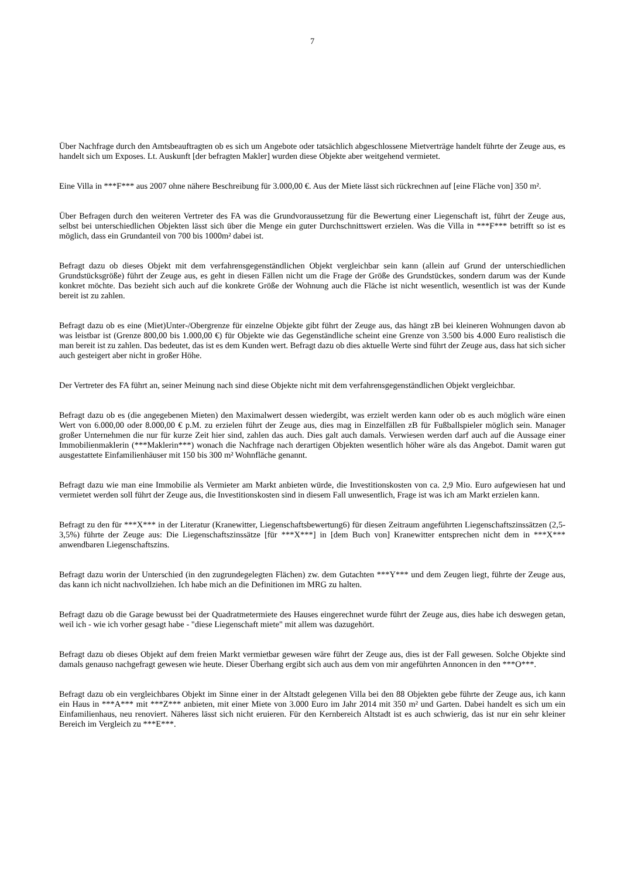7
Über Nachfrage durch den Amtsbeauftragten ob es sich um Angebote oder tatsächlich abgeschlossene Mietverträge handelt führte der Zeuge aus, es handelt sich um Exposes. Lt. Auskunft [der befragten Makler] wurden diese Objekte aber weitgehend vermietet.
Eine Villa in ***F*** aus 2007 ohne nähere Beschreibung für 3.000,00 €. Aus der Miete lässt sich rückrechnen auf [eine Fläche von] 350 m².
Über Befragen durch den weiteren Vertreter des FA was die Grundvoraussetzung für die Bewertung einer Liegenschaft ist, führt der Zeuge aus, selbst bei unterschiedlichen Objekten lässt sich über die Menge ein guter Durchschnittswert erzielen. Was die Villa in ***F*** betrifft so ist es möglich, dass ein Grundanteil von 700 bis 1000m² dabei ist.
Befragt dazu ob dieses Objekt mit dem verfahrensgegenständlichen Objekt vergleichbar sein kann (allein auf Grund der unterschiedlichen Grundstücksgröße) führt der Zeuge aus, es geht in diesen Fällen nicht um die Frage der Größe des Grundstückes, sondern darum was der Kunde konkret möchte. Das bezieht sich auch auf die konkrete Größe der Wohnung auch die Fläche ist nicht wesentlich, wesentlich ist was der Kunde bereit ist zu zahlen.
Befragt dazu ob es eine (Miet)Unter-/Obergrenze für einzelne Objekte gibt führt der Zeuge aus, das hängt zB bei kleineren Wohnungen davon ab was leistbar ist (Grenze 800,00 bis 1.000,00 €) für Objekte wie das Gegenständliche scheint eine Grenze von 3.500 bis 4.000 Euro realistisch die man bereit ist zu zahlen. Das bedeutet, das ist es dem Kunden wert. Befragt dazu ob dies aktuelle Werte sind führt der Zeuge aus, dass hat sich sicher auch gesteigert aber nicht in großer Höhe.
Der Vertreter des FA führt an, seiner Meinung nach sind diese Objekte nicht mit dem verfahrensgegenständlichen Objekt vergleichbar.
Befragt dazu ob es (die angegebenen Mieten) den Maximalwert dessen wiedergibt, was erzielt werden kann oder ob es auch möglich wäre einen Wert von 6.000,00 oder 8.000,00 € p.M. zu erzielen führt der Zeuge aus, dies mag in Einzelfällen zB für Fußballspieler möglich sein. Manager großer Unternehmen die nur für kurze Zeit hier sind, zahlen das auch. Dies galt auch damals. Verwiesen werden darf auch auf die Aussage einer Immobilienmaklerin (***Maklerin***) wonach die Nachfrage nach derartigen Objekten wesentlich höher wäre als das Angebot. Damit waren gut ausgestattete Einfamilienhäuser mit 150 bis 300 m² Wohnfläche genannt.
Befragt dazu wie man eine Immobilie als Vermieter am Markt anbieten würde, die Investitionskosten von ca. 2,9 Mio. Euro aufgewiesen hat und vermietet werden soll führt der Zeuge aus, die Investitionskosten sind in diesem Fall unwesentlich, Frage ist was ich am Markt erzielen kann.
Befragt zu den für ***X*** in der Literatur (Kranewitter, Liegenschaftsbewertung6) für diesen Zeitraum angeführten Liegenschaftszinssätzen (2,5-3,5%) führte der Zeuge aus: Die Liegenschaftszinssätze [für ***X***] in [dem Buch von] Kranewitter entsprechen nicht dem in ***X*** anwendbaren Liegenschaftszins.
Befragt dazu worin der Unterschied (in den zugrundegelegten Flächen) zw. dem Gutachten ***Y*** und dem Zeugen liegt, führte der Zeuge aus, das kann ich nicht nachvollziehen. Ich habe mich an die Definitionen im MRG zu halten.
Befragt dazu ob die Garage bewusst bei der Quadratmetermiete des Hauses eingerechnet wurde führt der Zeuge aus, dies habe ich deswegen getan, weil ich - wie ich vorher gesagt habe - "diese Liegenschaft miete" mit allem was dazugehört.
Befragt dazu ob dieses Objekt auf dem freien Markt vermietbar gewesen wäre führt der Zeuge aus, dies ist der Fall gewesen. Solche Objekte sind damals genauso nachgefragt gewesen wie heute. Dieser Überhang ergibt sich auch aus dem von mir angeführten Annoncen in den ***O***.
Befragt dazu ob ein vergleichbares Objekt im Sinne einer in der Altstadt gelegenen Villa bei den 88 Objekten gebe führte der Zeuge aus, ich kann ein Haus in ***A*** mit ***Z*** anbieten, mit einer Miete von 3.000 Euro im Jahr 2014 mit 350 m² und Garten. Dabei handelt es sich um ein Einfamilienhaus, neu renoviert. Näheres lässt sich nicht eruieren. Für den Kernbereich Altstadt ist es auch schwierig, das ist nur ein sehr kleiner Bereich im Vergleich zu ***E***.